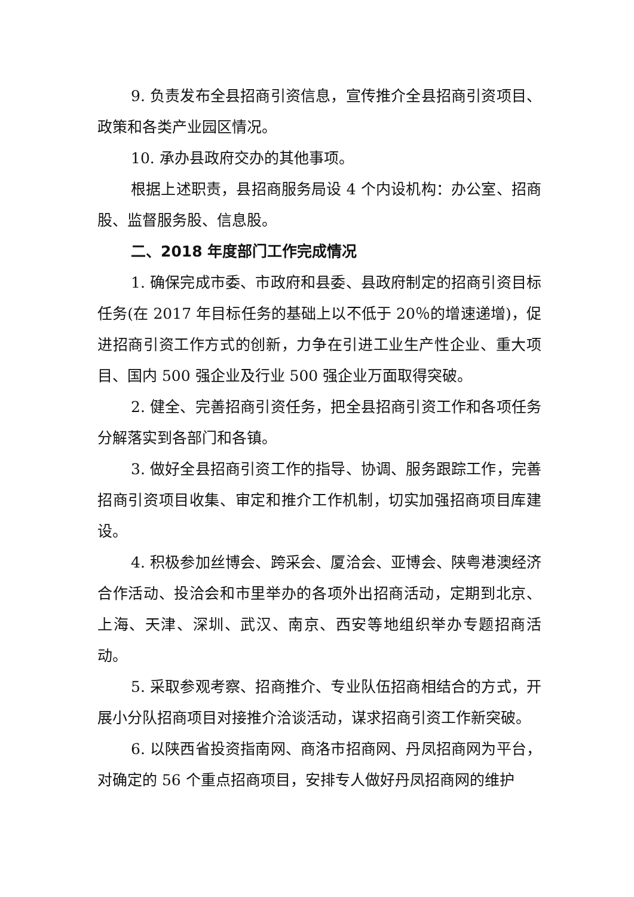9. 负责发布全县招商引资信息，宣传推介全县招商引资项目、政策和各类产业园区情况。
10. 承办县政府交办的其他事项。
根据上述职责，县招商服务局设 4 个内设机构：办公室、招商股、监督服务股、信息股。
二、2018 年度部门工作完成情况
1. 确保完成市委、市政府和县委、县政府制定的招商引资目标任务(在 2017 年目标任务的基础上以不低于 20％的增速递增)，促进招商引资工作方式的创新，力争在引进工业生产性企业、重大项目、国内 500 强企业及行业 500 强企业万面取得突破。
2. 健全、完善招商引资任务，把全县招商引资工作和各项任务分解落实到各部门和各镇。
3. 做好全县招商引资工作的指导、协调、服务跟踪工作，完善招商引资项目收集、审定和推介工作机制，切实加强招商项目库建设。
4. 积极参加丝博会、跨采会、厦洽会、亚博会、陕粤港澳经济合作活动、投洽会和市里举办的各项外出招商活动，定期到北京、上海、天津、深圳、武汉、南京、西安等地组织举办专题招商活动。
5. 采取参观考察、招商推介、专业队伍招商相结合的方式，开展小分队招商项目对接推介洽谈活动，谋求招商引资工作新突破。
6. 以陕西省投资指南网、商洛市招商网、丹凤招商网为平台，对确定的 56 个重点招商项目，安排专人做好丹凤招商网的维护